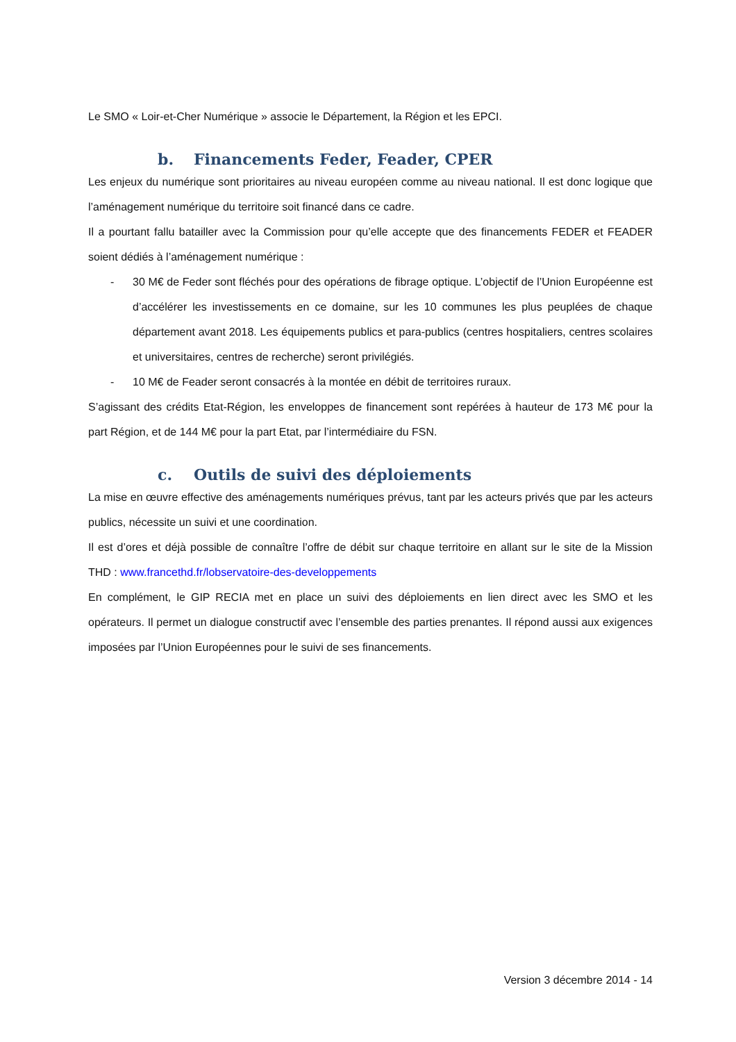Le SMO « Loir-et-Cher Numérique » associe le Département, la Région et les EPCI.
b. Financements Feder, Feader, CPER
Les enjeux du numérique sont prioritaires au niveau européen comme au niveau national. Il est donc logique que l’aménagement numérique du territoire soit financé dans ce cadre.
Il a pourtant fallu batailler avec la Commission pour qu’elle accepte que des financements FEDER et FEADER soient dédiés à l’aménagement numérique :
- 30 M€ de Feder sont fléchés pour des opérations de fibrage optique. L’objectif de l’Union Européenne est d’accélérer les investissements en ce domaine, sur les 10 communes les plus peuplées de chaque département avant 2018. Les équipements publics et para-publics (centres hospitaliers, centres scolaires et universitaires, centres de recherche) seront privilégiés.
- 10 M€ de Feader seront consacrés à la montée en débit de territoires ruraux.
S’agissant des crédits Etat-Région, les enveloppes de financement sont repérées à hauteur de 173 M€ pour la part Région, et de 144 M€ pour la part Etat, par l’intermédiaire du FSN.
c. Outils de suivi des déploiements
La mise en œuvre effective des aménagements numériques prévus, tant par les acteurs privés que par les acteurs publics, nécessite un suivi et une coordination.
Il est d’ores et déjà possible de connaître l’offre de débit sur chaque territoire en allant sur le site de la Mission THD : www.francethd.fr/lobservatoire-des-developpements
En complément, le GIP RECIA met en place un suivi des déploiements en lien direct avec les SMO et les opérateurs. Il permet un dialogue constructif avec l’ensemble des parties prenantes. Il répond aussi aux exigences imposées par l’Union Européennes pour le suivi de ses financements.
Version 3 décembre 2014 - 14